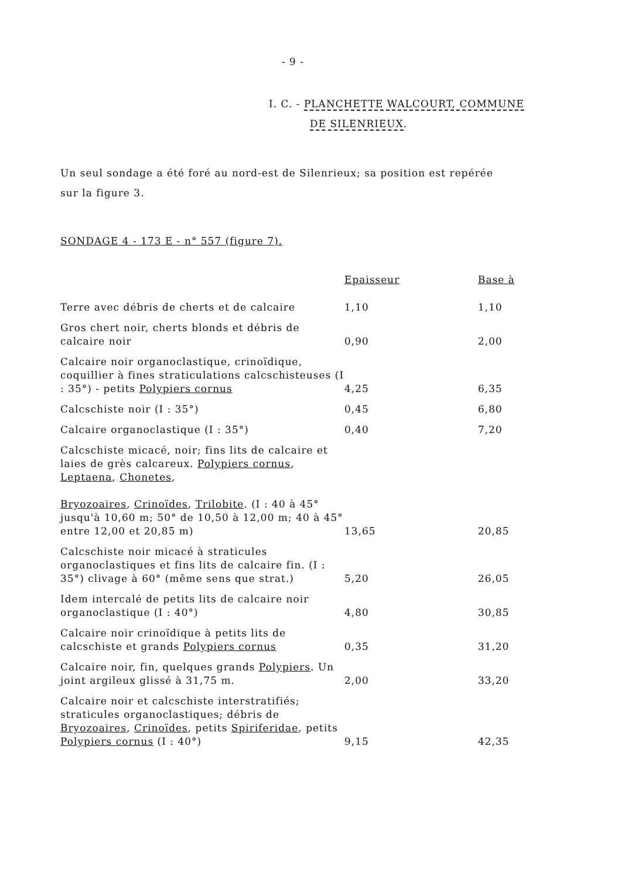- 9 -
I. C. - PLANCHETTE WALCOURT, COMMUNE
DE SILENRIEUX.
Un seul sondage a été foré au nord-est de Silenrieux; sa position est repérée sur la figure 3.
SONDAGE 4 - 173 E - n° 557 (figure 7).
| | Epaisseur | Base à |
| --- | --- | --- |
| Terre avec débris de cherts et de calcaire | 1,10 | 1,10 |
| Gros chert noir, cherts blonds et débris de calcaire noir | 0,90 | 2,00 |
| Calcaire noir organoclastique, crinoïdique, coquillier à fines straticulations calcschisteuses (I : 35°) - petits Polypiers cornus | 4,25 | 6,35 |
| Calcschiste noir (I : 35°) | 0,45 | 6,80 |
| Calcaire organoclastique (I : 35°) | 0,40 | 7,20 |
| Calcschiste micacé, noir; fins lits de calcaire et laies de grès calcareux. Polypiers cornus , Leptaena , Chonetes , Bryozoaires , Crinoïdes , Trilobite . (I : 40 à 45° jusqu'à 10,60 m; 50° de 10,50 à 12,00 m; 40 à 45° entre 12,00 et 20,85 m) | 13,65 | 20,85 |
| Calcschiste noir micacé à straticules organoclastiques et fins lits de calcaire fin. (I : 35°) clivage à 60° (même sens que strat.) | 5,20 | 26,05 |
| Idem intercalé de petits lits de calcaire noir organoclastique (I : 40°) | 4,80 | 30,85 |
| Calcaire noir crinoïdique à petits lits de calcschiste et grands Polypiers cornus | 0,35 | 31,20 |
| Calcaire noir, fin, quelques grands Polypiers . Un joint argileux glissé à 31,75 m. | 2,00 | 33,20 |
| Calcaire noir et calcschiste interstratifiés; straticules organoclastiques; débris de Bryozoaires , Crinoïdes , petits Spiriferidae , petits Polypiers cornus (I : 40°) | 9,15 | 42,35 |